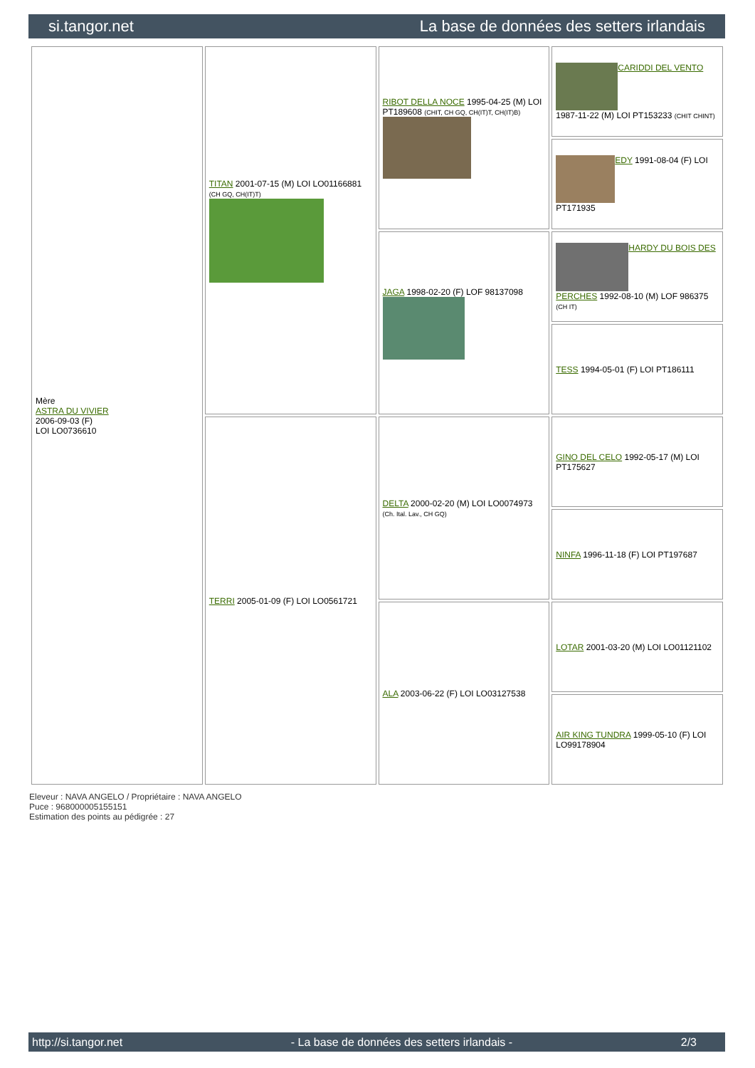si.tangor.net La base de données des setters irlandais
| Mère ASTRA DU VIVIER 2006-09-03 (F) LOI LO0736610 | TITAN 2001-07-15 (M) LOI LO01166881 (CH GQ, CH(IT)T) | RIBOT DELLA NOCE 1995-04-25 (M) LOI PT189608 (CHIT, CH GQ, CH(IT)T, CH(IT)B) | CARIDDI DEL VENTO 1987-11-22 (M) LOI PT153233 (CHIT CHINT) |
| | | | EDY 1991-08-04 (F) LOI PT171935 |
| | | JAGA 1998-02-20 (F) LOF 98137098 | HARDY DU BOIS DES PERCHES 1992-08-10 (M) LOF 986375 (CH IT) |
| | | | TESS 1994-05-01 (F) LOI PT186111 |
| | TERRI 2005-01-09 (F) LOI LO0561721 | DELTA 2000-02-20 (M) LOI LO0074973 (Ch. Ital. Lav., CH GQ) | GINO DEL CELO 1992-05-17 (M) LOI PT175627 |
| | | | NINFA 1996-11-18 (F) LOI PT197687 |
| | | ALA 2003-06-22 (F) LOI LO03127538 | LOTAR 2001-03-20 (M) LOI LO01121102 |
| | | | AIR KING TUNDRA 1999-05-10 (F) LOI LO99178904 |
Eleveur : NAVA ANGELO / Propriétaire : NAVA ANGELO
Puce : 968000005155151
Estimation des points au pédigrée : 27
http://si.tangor.net - La base de données des setters irlandais - 2/3